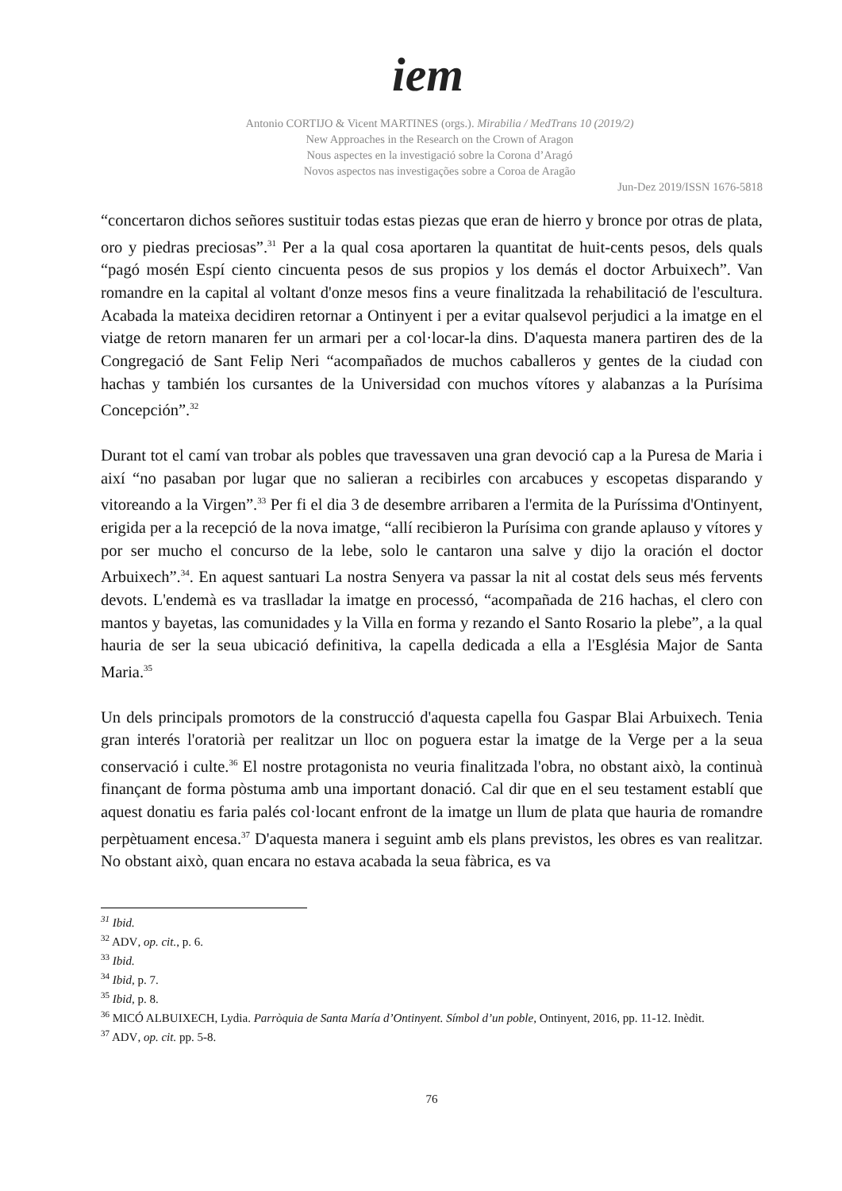iem
Antonio CORTIJO & Vicent MARTINES (orgs.). Mirabilia / MedTrans 10 (2019/2)
New Approaches in the Research on the Crown of Aragon
Nous aspectes en la investigació sobre la Corona d’Aragó
Novos aspectos nas investigações sobre a Coroa de Aragão
Jun-Dez 2019/ISSN 1676-5818
“concertaron dichos señores sustituir todas estas piezas que eran de hierro y bronce por otras de plata, oro y piedras preciosas”.<sup>31</sup> Per a la qual cosa aportaren la quantitat de huit-cents pesos, dels quals “pagó mosén Espí ciento cincuenta pesos de sus propios y los demás el doctor Arbuixech”. Van romandre en la capital al voltant d'onze mesos fins a veure finalitzada la rehabilitació de l'escultura. Acabada la mateixa decidiren retornar a Ontinyent i per a evitar qualsevol perjudici a la imatge en el viatge de retorn manaren fer un armari per a col·locar-la dins. D'aquesta manera partiren des de la Congregació de Sant Felip Neri “acompañados de muchos caballeros y gentes de la ciudad con hachas y también los cursantes de la Universidad con muchos vítores y alabanzas a la Purísima Concepción”.<sup>32</sup>
Durant tot el camí van trobar als pobles que travessaven una gran devoció cap a la Puresa de Maria i així “no pasaban por lugar que no salieran a recibirles con arcabuces y escopetas disparando y vitoreando a la Virgen”.<sup>33</sup> Per fi el dia 3 de desembre arribaren a l'ermita de la Puríssima d'Ontinyent, erigida per a la recepció de la nova imatge, “allí recibieron la Purísima con grande aplauso y vítores y por ser mucho el concurso de la lebe, solo le cantaron una salve y dijo la oración el doctor Arbuixech”.<sup>34</sup>. En aquest santuari La nostra Senyera va passar la nit al costat dels seus més fervents devots. L'endemà es va traslladar la imatge en processó, “acompañada de 216 hachas, el clero con mantos y bayetas, las comunidades y la Villa en forma y rezando el Santo Rosario la plebe”, a la qual hauria de ser la seua ubicació definitiva, la capella dedicada a ella a l'Església Major de Santa Maria.<sup>35</sup>
Un dels principals promotors de la construcció d'aquesta capella fou Gaspar Blai Arbuixech. Tenia gran interés l'oratorià per realitzar un lloc on poguera estar la imatge de la Verge per a la seua conservació i culte.<sup>36</sup> El nostre protagonista no veuria finalitzada l'obra, no obstant això, la continuà finançant de forma pòstuma amb una important donació. Cal dir que en el seu testament establí que aquest donatiu es faria palés col·locant enfront de la imatge un llum de plata que hauria de romandre perpètuament encesa.<sup>37</sup> D'aquesta manera i seguint amb els plans previstos, les obres es van realitzar. No obstant això, quan encara no estava acabada la seua fàbrica, es va
<sup>31</sup> Ibid.
<sup>32</sup> ADV, op. cit., p. 6.
<sup>33</sup> Ibid.
<sup>34</sup> Ibid, p. 7.
<sup>35</sup> Ibid, p. 8.
<sup>36</sup> MICÓ ALBUIXECH, Lydia. Parròquia de Santa María d’Ontinyent. Símbol d’un poble, Ontinyent, 2016, pp. 11-12. Inèdit.
<sup>37</sup> ADV, op. cit. pp. 5-8.
76